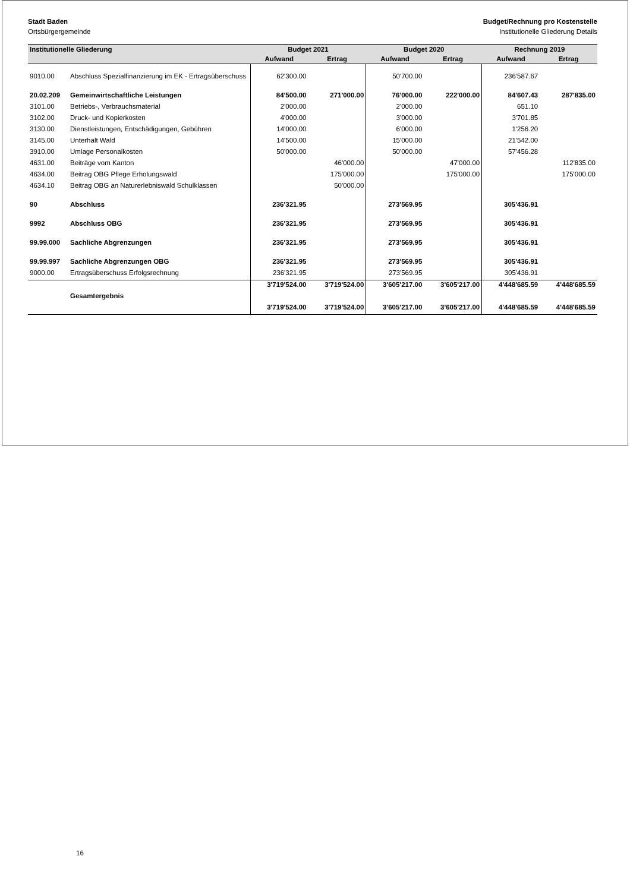Stadt Baden Budget/Rechnung pro Kostenstelle
Ortsbürgergemeinde Institutionelle Gliederung Details
| Institutionelle Gliederung | | Budget 2021 | | Budget 2020 | | Rechnung 2019 | |
| --- | --- | --- | --- | --- | --- | --- | --- |
| | | Aufwand | Ertrag | Aufwand | Ertrag | Aufwand | Ertrag |
| 9010.00 | Abschluss Spezialfinanzierung im EK - Ertragsüberschuss | 62'300.00 | | 50'700.00 | | 236'587.67 | |
| 20.02.209 | Gemeinwirtschaftliche Leistungen | 84'500.00 | 271'000.00 | 76'000.00 | 222'000.00 | 84'607.43 | 287'835.00 |
| 3101.00 | Betriebs-, Verbrauchsmaterial | 2'000.00 | | 2'000.00 | | 651.10 | |
| 3102.00 | Druck- und Kopierkosten | 4'000.00 | | 3'000.00 | | 3'701.85 | |
| 3130.00 | Dienstleistungen, Entschädigungen, Gebühren | 14'000.00 | | 6'000.00 | | 1'256.20 | |
| 3145.00 | Unterhalt Wald | 14'500.00 | | 15'000.00 | | 21'542.00 | |
| 3910.00 | Umlage Personalkosten | 50'000.00 | | 50'000.00 | | 57'456.28 | |
| 4631.00 | Beiträge vom Kanton | | 46'000.00 | | 47'000.00 | | 112'835.00 |
| 4634.00 | Beitrag OBG Pflege Erholungswald | | 175'000.00 | | 175'000.00 | | 175'000.00 |
| 4634.10 | Beitrag OBG an Naturerlebniswald Schulklassen | | 50'000.00 | | | | |
| 90 | Abschluss | 236'321.95 | | 273'569.95 | | 305'436.91 | |
| 9992 | Abschluss OBG | 236'321.95 | | 273'569.95 | | 305'436.91 | |
| 99.99.000 | Sachliche Abgrenzungen | 236'321.95 | | 273'569.95 | | 305'436.91 | |
| 99.99.997 | Sachliche Abgrenzungen OBG | 236'321.95 | | 273'569.95 | | 305'436.91 | |
| 9000.00 | Ertragsüberschuss Erfolgsrechnung | 236'321.95 | | 273'569.95 | | 305'436.91 | |
| | | 3'719'524.00 | 3'719'524.00 | 3'605'217.00 | 3'605'217.00 | 4'448'685.59 | 4'448'685.59 |
| | Gesamtergebnis | | | | | | |
| | | 3'719'524.00 | 3'719'524.00 | 3'605'217.00 | 3'605'217.00 | 4'448'685.59 | 4'448'685.59 |
16